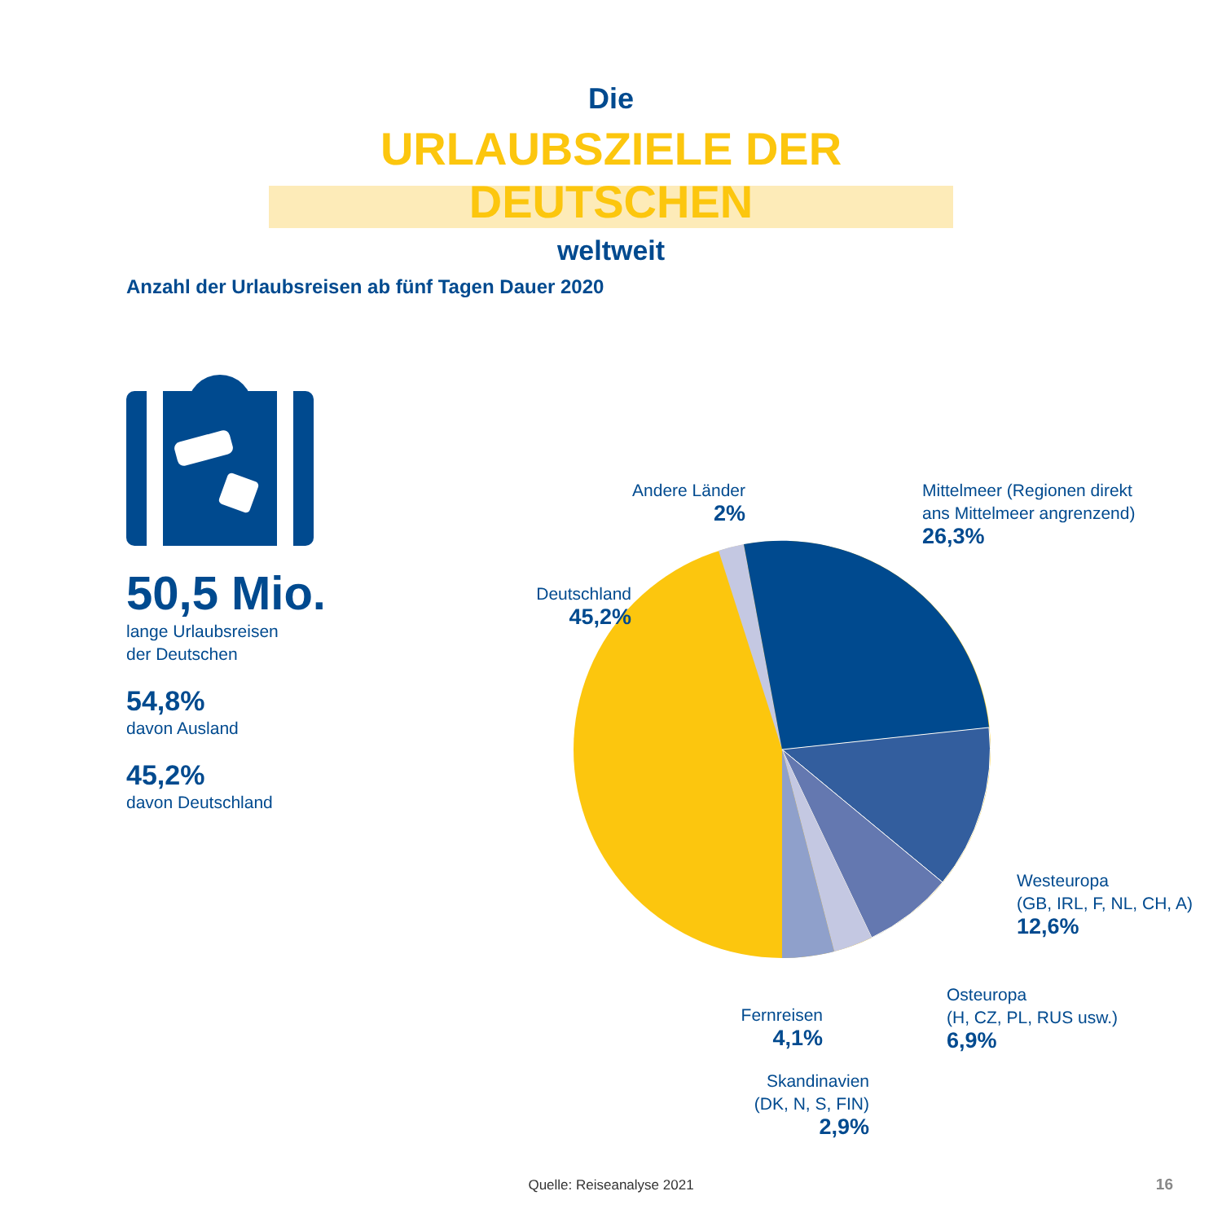Die
URLAUBSZIELE DER DEUTSCHEN
weltweit
Anzahl der Urlaubsreisen ab fünf Tagen Dauer 2020
50,5 Mio.
lange Urlaubsreisen
der Deutschen
54,8%
davon Ausland
45,2%
davon Deutschland
Andere Länder
2%
Mittelmeer (Regionen direkt
ans Mittelmeer angrenzend)
26,3%
Deutschland
45,2%
Westeuropa
(GB, IRL, F, NL, CH, A)
12,6%
Osteuropa
(H, CZ, PL, RUS usw.)
6,9%
Fernreisen
4,1%
Skandinavien
(DK, N, S, FIN)
2,9%
Quelle: Reiseanalyse 2021 16